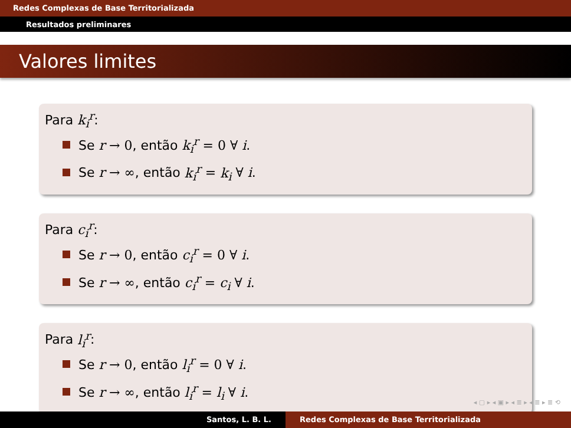Redes Complexas de Base Territorializada
Resultados preliminares
Valores limites
Para k<sub>i</sub><sup>r</sup>:
Se r → 0, então k<sub>i</sub><sup>r</sup> = 0 ∀ i.
Se r → ∞, então k<sub>i</sub><sup>r</sup> = k<sub>i</sub> ∀ i.
Para c<sub>i</sub><sup>r</sup>:
Se r → 0, então c<sub>i</sub><sup>r</sup> = 0 ∀ i.
Se r → ∞, então c<sub>i</sub><sup>r</sup> = c<sub>i</sub> ∀ i.
Para l<sub>i</sub><sup>r</sup>:
Se r → 0, então l<sub>i</sub><sup>r</sup> = 0 ∀ i.
Se r → ∞, então l<sub>i</sub><sup>r</sup> = l<sub>i</sub> ∀ i.
◂ ▢ ▸ ◂ ▣ ▸ ◂ ≣ ▸ ◂ ≣ ▸ ≣ ⟲
Santos, L. B. L. Redes Complexas de Base Territorializada